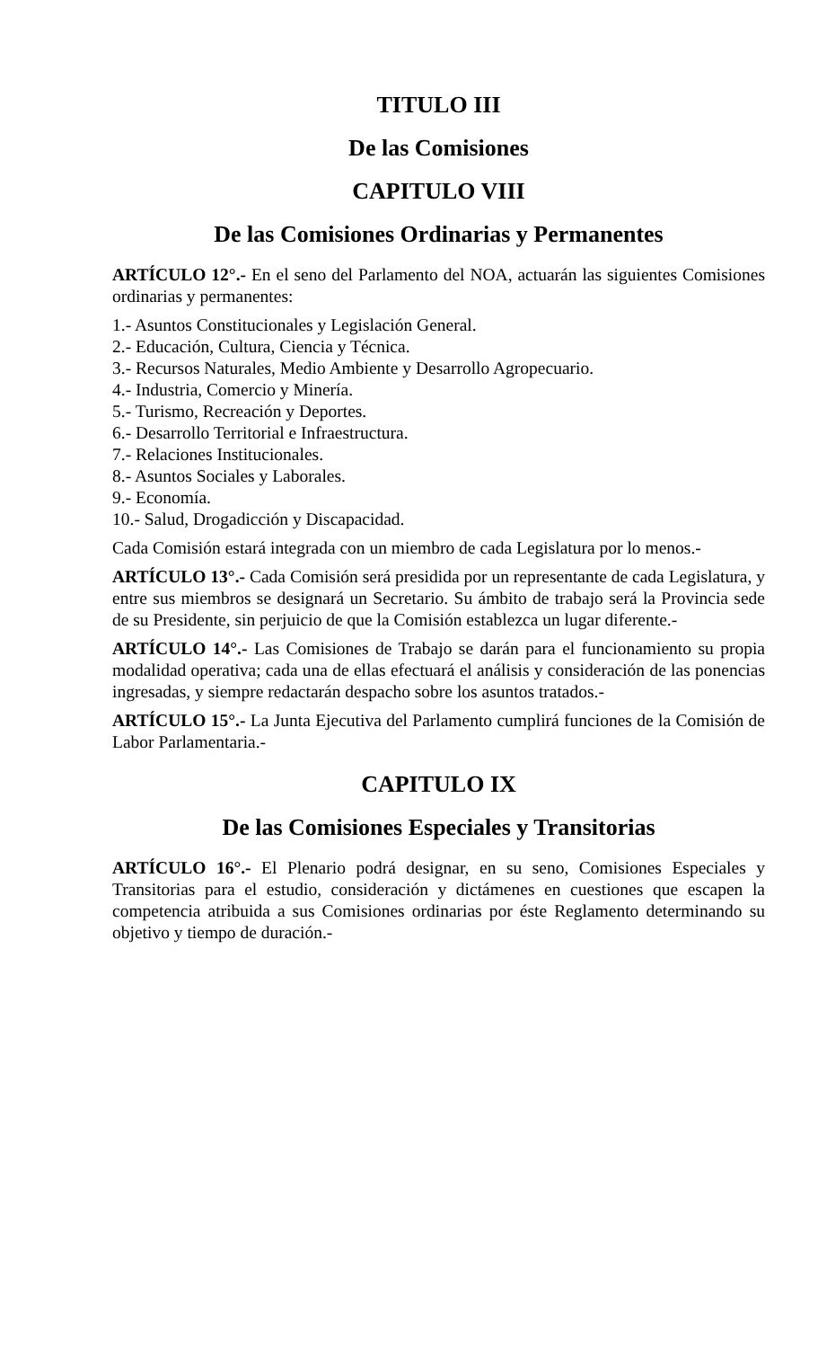TITULO III
De las Comisiones
CAPITULO VIII
De las Comisiones Ordinarias y Permanentes
ARTÍCULO 12°.- En el seno del Parlamento del NOA, actuarán las siguientes Comisiones ordinarias y permanentes:
1.- Asuntos Constitucionales y Legislación General.
2.- Educación, Cultura, Ciencia y Técnica.
3.- Recursos Naturales, Medio Ambiente y Desarrollo Agropecuario.
4.- Industria, Comercio y Minería.
5.- Turismo, Recreación y Deportes.
6.- Desarrollo Territorial e Infraestructura.
7.- Relaciones Institucionales.
8.- Asuntos Sociales y Laborales.
9.- Economía.
10.- Salud, Drogadicción y Discapacidad.
Cada Comisión estará integrada con un miembro de cada Legislatura por lo menos.-
ARTÍCULO 13°.- Cada Comisión será presidida por un representante de cada Legislatura, y entre sus miembros se designará un Secretario. Su ámbito de trabajo será la Provincia sede de su Presidente, sin perjuicio de que la Comisión establezca un lugar diferente.-
ARTÍCULO 14°.- Las Comisiones de Trabajo se darán para el funcionamiento su propia modalidad operativa; cada una de ellas efectuará el análisis y consideración de las ponencias ingresadas, y siempre redactarán despacho sobre los asuntos tratados.-
ARTÍCULO 15°.- La Junta Ejecutiva del Parlamento cumplirá funciones de la Comisión de Labor Parlamentaria.-
CAPITULO IX
De las Comisiones Especiales y Transitorias
ARTÍCULO 16°.- El Plenario podrá designar, en su seno, Comisiones Especiales y Transitorias para el estudio, consideración y dictámenes en cuestiones que escapen la competencia atribuida a sus Comisiones ordinarias por éste Reglamento determinando su objetivo y tiempo de duración.-